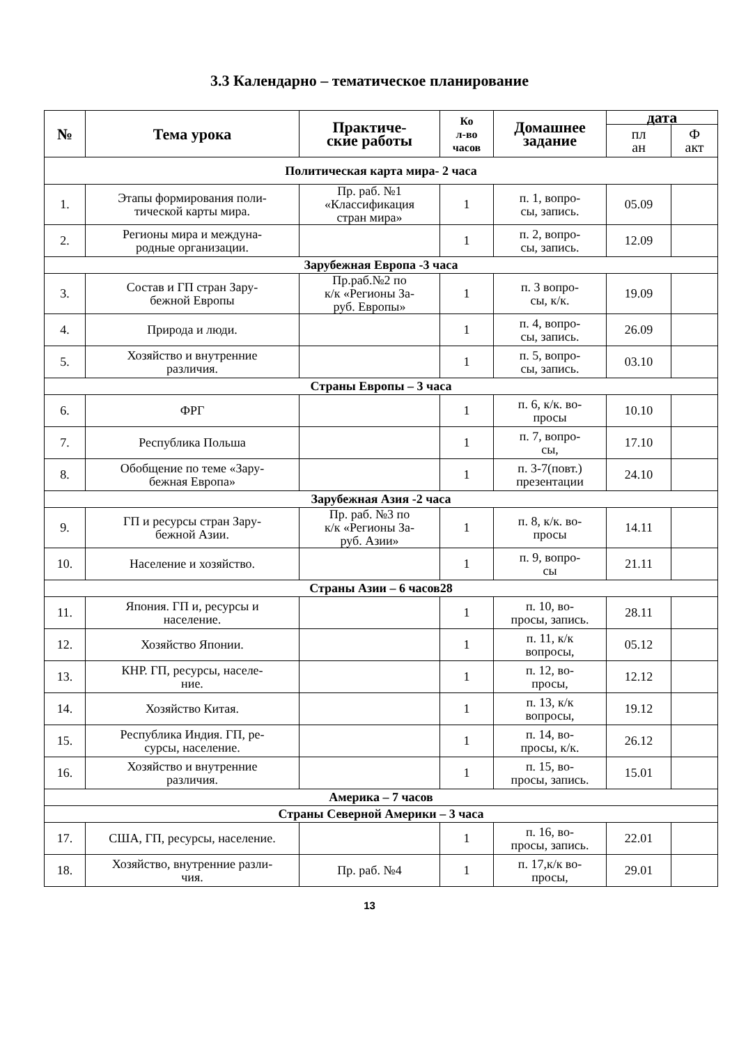3.3 Календарно – тематическое планирование
| № | Тема урока | Практиче- ские работы | Ко л-во часов | Домашнее задание | дата | |
| --- | --- | --- | --- | --- | --- | --- |
| | | | | | пл ан | Ф акт |
| Политическая карта мира- 2 часа | | | | | | |
| 1. | Этапы формирования поли- тической карты мира. | Пр. раб. №1 «Классификация стран мира» | 1 | п. 1, вопро- сы, запись. | 05.09 | |
| 2. | Регионы мира и междуна- родные организации. | | 1 | п. 2, вопро- сы, запись. | 12.09 | |
| Зарубежная Европа -3 часа | | | | | | |
| 3. | Состав и ГП стран Зару- бежной Европы | Пр.раб.№2 по к/к «Регионы За- руб. Европы» | 1 | п. 3 вопро- сы, к/к. | 19.09 | |
| 4. | Природа и люди. | | 1 | п. 4, вопро- сы, запись. | 26.09 | |
| 5. | Хозяйство и внутренние различия. | | 1 | п. 5, вопро- сы, запись. | 03.10 | |
| Страны Европы – 3 часа | | | | | | |
| 6. | ФРГ | | 1 | п. 6, к/к. во- просы | 10.10 | |
| 7. | Республика Польша | | 1 | п. 7, вопро- сы, | 17.10 | |
| 8. | Обобщение по теме «Зару- бежная Европа» | | 1 | п. 3-7(повт.) презентации | 24.10 | |
| Зарубежная Азия -2 часа | | | | | | |
| 9. | ГП и ресурсы стран Зару- бежной Азии. | Пр. раб. №3 по к/к «Регионы За- руб. Азии» | 1 | п. 8, к/к. во- просы | 14.11 | |
| 10. | Население и хозяйство. | | 1 | п. 9, вопро- сы | 21.11 | |
| Страны Азии – 6 часов28 | | | | | | |
| 11. | Япония. ГП и, ресурсы и население. | | 1 | п. 10, во- просы, запись. | 28.11 | |
| 12. | Хозяйство Японии. | | 1 | п. 11, к/к вопросы, | 05.12 | |
| 13. | КНР. ГП, ресурсы, населе- ние. | | 1 | п. 12, во- просы, | 12.12 | |
| 14. | Хозяйство Китая. | | 1 | п. 13, к/к вопросы, | 19.12 | |
| 15. | Республика Индия. ГП, ре- сурсы, население. | | 1 | п. 14, во- просы, к/к. | 26.12 | |
| 16. | Хозяйство и внутренние различия. | | 1 | п. 15, во- просы, запись. | 15.01 | |
| Америка – 7 часов | | | | | | |
| Страны Северной Америки – 3 часа | | | | | | |
| 17. | США, ГП, ресурсы, население. | | 1 | п. 16, во- просы, запись. | 22.01 | |
| 18. | Хозяйство, внутренние разли- чия. | Пр. раб. №4 | 1 | п. 17,к/к во- просы, | 29.01 | |
13